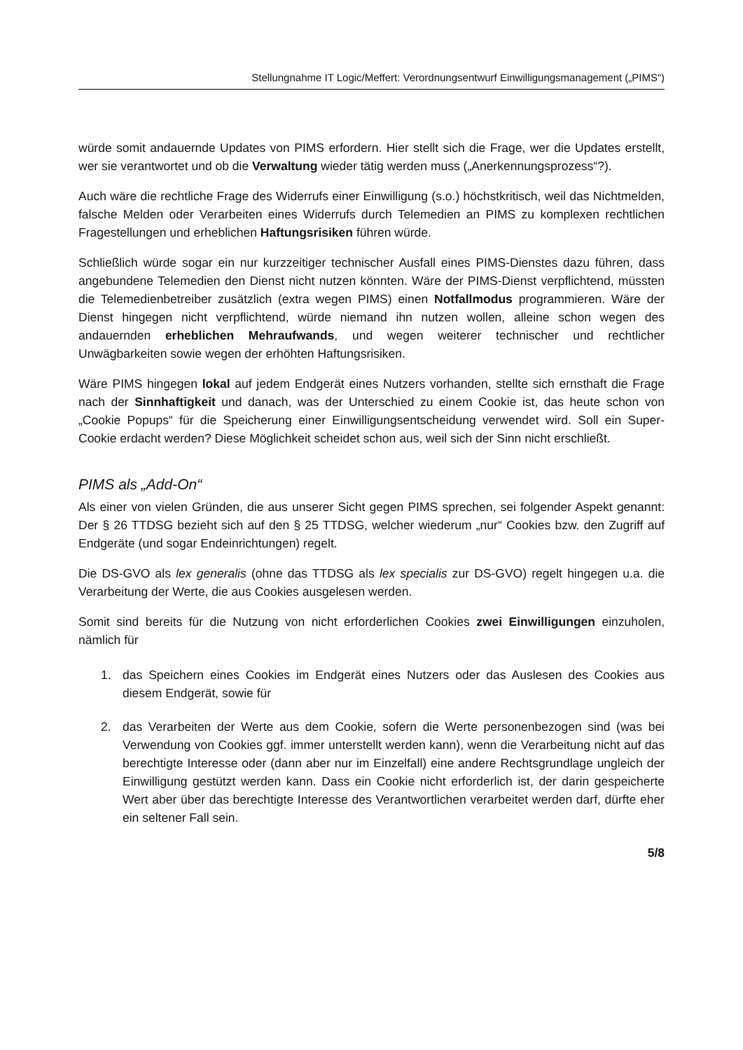Stellungnahme IT Logic/Meffert: Verordnungsentwurf Einwilligungsmanagement („PIMS“)
würde somit andauernde Updates von PIMS erfordern. Hier stellt sich die Frage, wer die Updates erstellt, wer sie verantwortet und ob die Verwaltung wieder tätig werden muss („Anerkennungsprozess“?).
Auch wäre die rechtliche Frage des Widerrufs einer Einwilligung (s.o.) höchstkritisch, weil das Nichtmelden, falsche Melden oder Verarbeiten eines Widerrufs durch Telemedien an PIMS zu komplexen rechtlichen Fragestellungen und erheblichen Haftungsrisiken führen würde.
Schließlich würde sogar ein nur kurzzeitiger technischer Ausfall eines PIMS-Dienstes dazu führen, dass angebundene Telemedien den Dienst nicht nutzen könnten. Wäre der PIMS-Dienst verpflichtend, müssten die Telemedienbetreiber zusätzlich (extra wegen PIMS) einen Notfallmodus programmieren. Wäre der Dienst hingegen nicht verpflichtend, würde niemand ihn nutzen wollen, alleine schon wegen des andauernden erheblichen Mehraufwands, und wegen weiterer technischer und rechtlicher Unwägbarkeiten sowie wegen der erhöhten Haftungsrisiken.
Wäre PIMS hingegen lokal auf jedem Endgerät eines Nutzers vorhanden, stellte sich ernsthaft die Frage nach der Sinnhaftigkeit und danach, was der Unterschied zu einem Cookie ist, das heute schon von „Cookie Popups“ für die Speicherung einer Einwilligungsentscheidung verwendet wird. Soll ein Super-Cookie erdacht werden? Diese Möglichkeit scheidet schon aus, weil sich der Sinn nicht erschließt.
PIMS als „Add-On“
Als einer von vielen Gründen, die aus unserer Sicht gegen PIMS sprechen, sei folgender Aspekt genannt: Der § 26 TTDSG bezieht sich auf den § 25 TTDSG, welcher wiederum „nur“ Cookies bzw. den Zugriff auf Endgeräte (und sogar Endeinrichtungen) regelt.
Die DS-GVO als lex generalis (ohne das TTDSG als lex specialis zur DS-GVO) regelt hingegen u.a. die Verarbeitung der Werte, die aus Cookies ausgelesen werden.
Somit sind bereits für die Nutzung von nicht erforderlichen Cookies zwei Einwilligungen einzuholen, nämlich für
1. das Speichern eines Cookies im Endgerät eines Nutzers oder das Auslesen des Cookies aus diesem Endgerät, sowie für
2. das Verarbeiten der Werte aus dem Cookie, sofern die Werte personenbezogen sind (was bei Verwendung von Cookies ggf. immer unterstellt werden kann), wenn die Verarbeitung nicht auf das berechtigte Interesse oder (dann aber nur im Einzelfall) eine andere Rechtsgrundlage ungleich der Einwilligung gestützt werden kann. Dass ein Cookie nicht erforderlich ist, der darin gespeicherte Wert aber über das berechtigte Interesse des Verantwortlichen verarbeitet werden darf, dürfte eher ein seltener Fall sein.
5/8